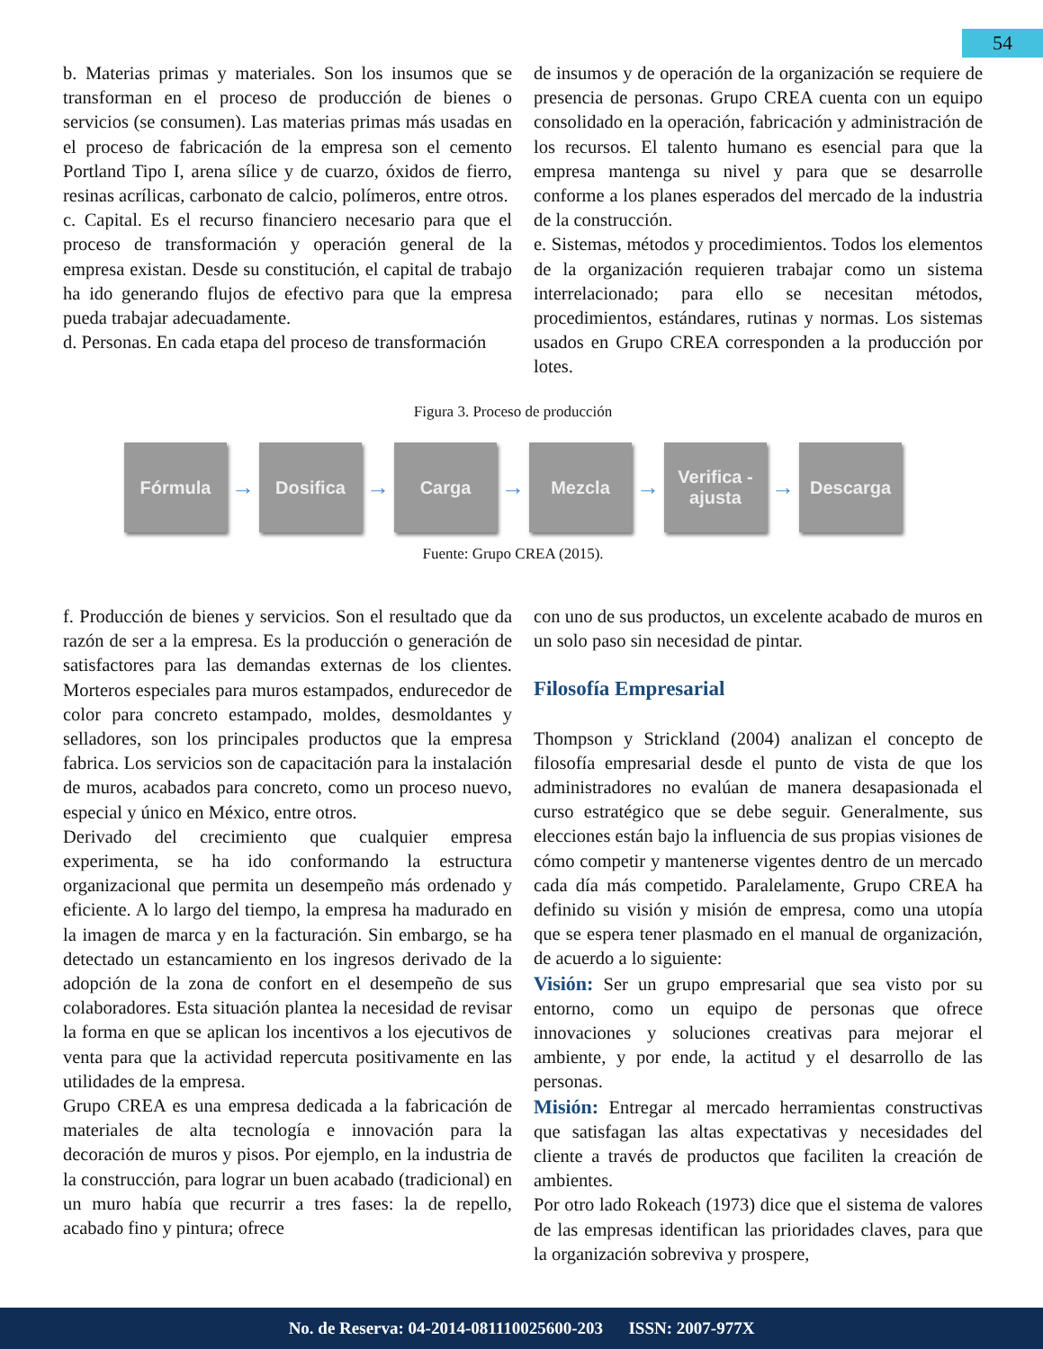54
b. Materias primas y materiales. Son los insumos que se transforman en el proceso de producción de bienes o servicios (se consumen). Las materias primas más usadas en el proceso de fabricación de la empresa son el cemento Portland Tipo I, arena sílice y de cuarzo, óxidos de fierro, resinas acrílicas, carbonato de calcio, polímeros, entre otros.
c. Capital. Es el recurso financiero necesario para que el proceso de transformación y operación general de la empresa existan. Desde su constitución, el capital de trabajo ha ido generando flujos de efectivo para que la empresa pueda trabajar adecuadamente.
d. Personas. En cada etapa del proceso de transformación
de insumos y de operación de la organización se requiere de presencia de personas. Grupo CREA cuenta con un equipo consolidado en la operación, fabricación y administración de los recursos. El talento humano es esencial para que la empresa mantenga su nivel y para que se desarrolle conforme a los planes esperados del mercado de la industria de la construcción.
e. Sistemas, métodos y procedimientos. Todos los elementos de la organización requieren trabajar como un sistema interrelacionado; para ello se necesitan métodos, procedimientos, estándares, rutinas y normas. Los sistemas usados en Grupo CREA corresponden a la producción por lotes.
Figura 3. Proceso de producción
Fórmula
→
Dosifica
→
Carga
→
Mezcla
→
Verifica -
ajusta
→
Descarga
Fuente: Grupo CREA (2015).
f. Producción de bienes y servicios. Son el resultado que da razón de ser a la empresa. Es la producción o generación de satisfactores para las demandas externas de los clientes. Morteros especiales para muros estampados, endurecedor de color para concreto estampado, moldes, desmoldantes y selladores, son los principales productos que la empresa fabrica. Los servicios son de capacitación para la instalación de muros, acabados para concreto, como un proceso nuevo, especial y único en México, entre otros.
Derivado del crecimiento que cualquier empresa experimenta, se ha ido conformando la estructura organizacional que permita un desempeño más ordenado y eficiente. A lo largo del tiempo, la empresa ha madurado en la imagen de marca y en la facturación. Sin embargo, se ha detectado un estancamiento en los ingresos derivado de la adopción de la zona de confort en el desempeño de sus colaboradores. Esta situación plantea la necesidad de revisar la forma en que se aplican los incentivos a los ejecutivos de venta para que la actividad repercuta positivamente en las utilidades de la empresa.
Grupo CREA es una empresa dedicada a la fabricación de materiales de alta tecnología e innovación para la decoración de muros y pisos. Por ejemplo, en la industria de la construcción, para lograr un buen acabado (tradicional) en un muro había que recurrir a tres fases: la de repello, acabado fino y pintura; ofrece
con uno de sus productos, un excelente acabado de muros en un solo paso sin necesidad de pintar.
Filosofía Empresarial
Thompson y Strickland (2004) analizan el concepto de filosofía empresarial desde el punto de vista de que los administradores no evalúan de manera desapasionada el curso estratégico que se debe seguir. Generalmente, sus elecciones están bajo la influencia de sus propias visiones de cómo competir y mantenerse vigentes dentro de un mercado cada día más competido. Paralelamente, Grupo CREA ha definido su visión y misión de empresa, como una utopía que se espera tener plasmado en el manual de organización, de acuerdo a lo siguiente:
Visión: Ser un grupo empresarial que sea visto por su entorno, como un equipo de personas que ofrece innovaciones y soluciones creativas para mejorar el ambiente, y por ende, la actitud y el desarrollo de las personas.
Misión: Entregar al mercado herramientas constructivas que satisfagan las altas expectativas y necesidades del cliente a través de productos que faciliten la creación de ambientes.
Por otro lado Rokeach (1973) dice que el sistema de valores de las empresas identifican las prioridades claves, para que la organización sobreviva y prospere,
No. de Reserva: 04-2014-081110025600-203 ISSN: 2007-977X